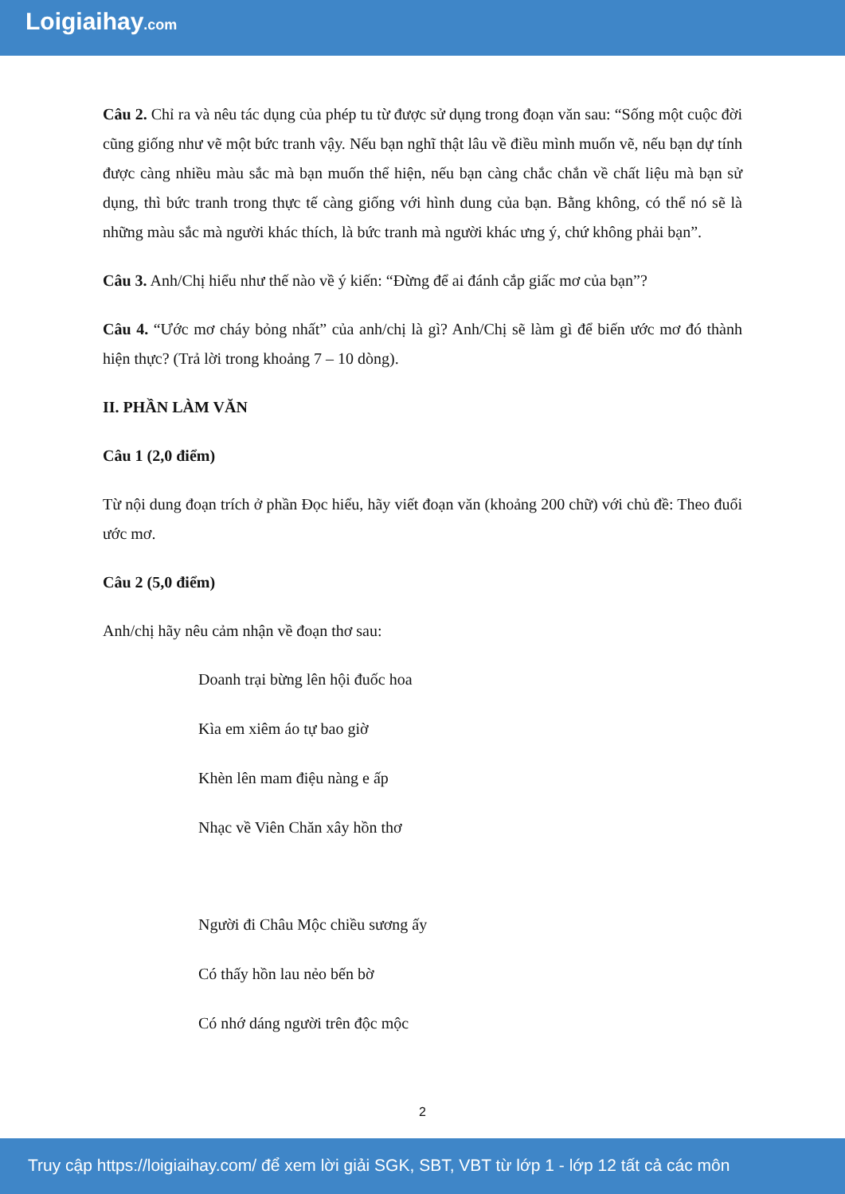Loigiaihay.com
Câu 2. Chỉ ra và nêu tác dụng của phép tu từ được sử dụng trong đoạn văn sau: “Sống một cuộc đời cũng giống như vẽ một bức tranh vậy. Nếu bạn nghĩ thật lâu về điều mình muốn vẽ, nếu bạn dự tính được càng nhiều màu sắc mà bạn muốn thể hiện, nếu bạn càng chắc chắn về chất liệu mà bạn sử dụng, thì bức tranh trong thực tế càng giống với hình dung của bạn. Bằng không, có thể nó sẽ là những màu sắc mà người khác thích, là bức tranh mà người khác ưng ý, chứ không phải bạn”.
Câu 3. Anh/Chị hiểu như thế nào về ý kiến: “Đừng để ai đánh cắp giấc mơ của bạn”?
Câu 4. “Ước mơ cháy bỏng nhất” của anh/chị là gì? Anh/Chị sẽ làm gì để biến ước mơ đó thành hiện thực? (Trả lời trong khoảng 7 – 10 dòng).
II. PHẦN LÀM VĂN
Câu 1 (2,0 điểm)
Từ nội dung đoạn trích ở phần Đọc hiểu, hãy viết đoạn văn (khoảng 200 chữ) với chủ đề: Theo đuổi ước mơ.
Câu 2 (5,0 điểm)
Anh/chị hãy nêu cảm nhận về đoạn thơ sau:
Doanh trại bừng lên hội đuốc hoa
Kìa em xiêm áo tự bao giờ
Khèn lên mam điệu nàng e ấp
Nhạc về Viên Chăn xây hồn thơ
Người đi Châu Mộc chiều sương ấy
Có thấy hồn lau nẻo bến bờ
Có nhớ dáng người trên độc mộc
2
Truy cập https://loigiaihay.com/ để xem lời giải SGK, SBT, VBT từ lớp 1 - lớp 12 tất cả các môn